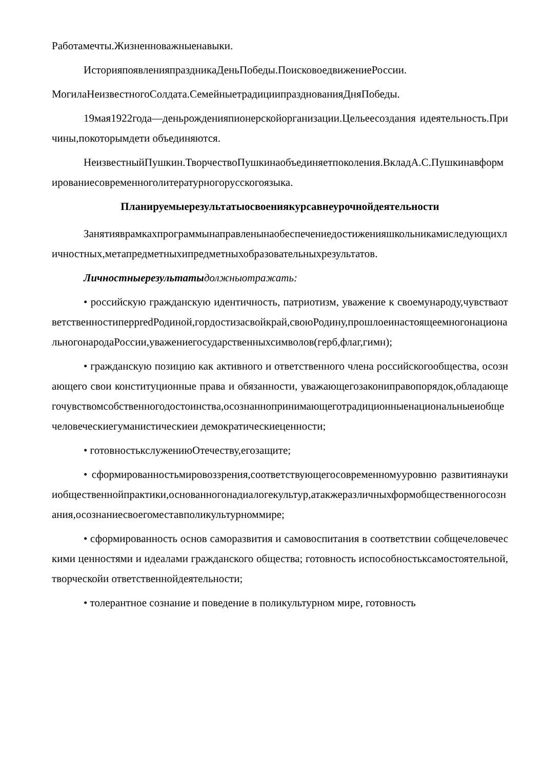Работамечты.Жизненноважныенавыки.
ИсторияпоявленияпраздникаДеньПобеды.ПоисковоедвижениеРоссии.
МогилаНеизвестногоСолдата.СемейныетрадициипразднованияДняПобеды.
19мая1922года—деньрожденияпионерскойорганизации.Цельеесоздания идеятельность.Причины,покоторымдети объединяются.
НеизвестныйПушкин.ТворчествоПушкинаобъединяетпоколения.ВкладА.С.Пушкинавформированиесовременноголитературногорусскогоязыка.
Планируемыерезультатыосвоениякурсавнеурочнойдеятельности
Занятияврамкахпрограммынаправленынаобеспечениедостиженияшкольникамиследующихличностных,метапредметныхипредметныхобразовательныхрезультатов.
Личностныерезультаты должныотражать:
• российскую гражданскую идентичность, патриотизм, уважение к своемународу,чувстваответственностиперpredРодиной,гордостизасвойкрай,своюРодину,прошлоеинастоящеемногонациональногонародаРоссии,уважениегосударственныхсимволов(герб,флаг,гимн);
• гражданскую позицию как активного и ответственного члена российскогообщества, осознающего свои конституционные права и обязанности, уважающегозакониправопорядок,обладающегочувствомсобственногодостоинства,осознаннопринимающеготрадиционныенациональныеиобщечеловеческиегуманистическиеи демократическиеценности;
• готовностькслужениюОтечеству,егозащите;
• сформированностьмировоззрения,соответствующегосовременномууровню развитиянаукииобщественнойпрактики,основанногонадиалогекультур,атакжеразличныхформобщественногосознания,осознаниесвоегоместавполикультурноммире;
• сформированность основ саморазвития и самовоспитания в соответствии собщечеловеческими ценностями и идеалами гражданского общества; готовность испособностьксамостоятельной,творческойи ответственнойдеятельности;
• толерантное сознание и поведение в поликультурном мире, готовность